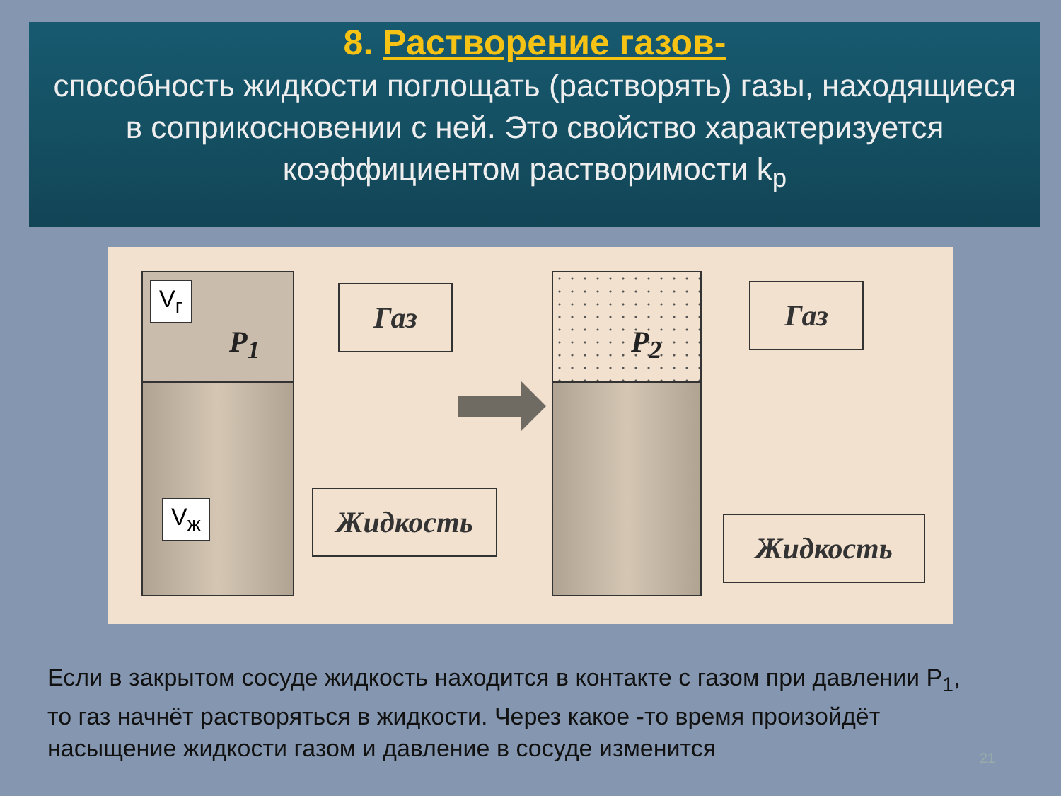8. Растворение газов-
способность жидкости поглощать (растворять) газы, находящиеся
в соприкосновении с ней. Это свойство характеризуется коэффициентом растворимости k<sub>р</sub>
V<sub>г</sub>
P<sub>1</sub>
V<sub>ж</sub>
Газ
Жидкость
P<sub>2</sub>
Газ
Жидкость
Если в закрытом сосуде жидкость находится в контакте с газом при давлении P<sub>1</sub>, то газ начнёт растворяться в жидкости. Через какое -то время произойдёт насыщение жидкости газом и давление в сосуде изменится
21